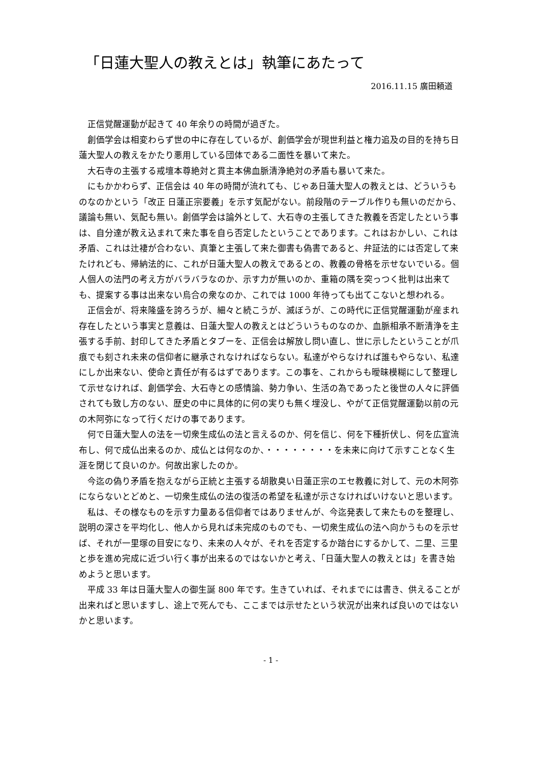「日蓮大聖人の教えとは」執筆にあたって
2016.11.15 廣田頼道
正信覚醒運動が起きて 40 年余りの時間が過ぎた。
創価学会は相変わらず世の中に存在しているが、創価学会が現世利益と権力追及の目的を持ち日蓮大聖人の教えをかたり悪用している団体である二面性を暴いて来た。
大石寺の主張する戒壇本尊絶対と貫主本佛血脈清浄絶対の矛盾も暴いて来た。
にもかかわらず、正信会は 40 年の時間が流れても、じゃあ日蓮大聖人の教えとは、どういうものなのかという「改正 日蓮正宗要義」を示す気配がない。前段階のテーブル作りも無いのだから、議論も無い、気配も無い。創価学会は論外として、大石寺の主張してきた教義を否定したという事は、自分達が教え込まれて来た事を自ら否定したということであります。これはおかしい、これは矛盾、これは辻褄が合わない、真筆と主張して来た御書も偽書であると、弁証法的には否定して来たけれども、帰納法的に、これが日蓮大聖人の教えであるとの、教義の骨格を示せないでいる。個人個人の法門の考え方がバラバラなのか、示す力が無いのか、重箱の隅を突っつく批判は出来ても、提案する事は出来ない烏合の衆なのか、これでは 1000 年待っても出てこないと想われる。
正信会が、将来隆盛を誇ろうが、細々と続こうが、滅ぼうが、この時代に正信覚醒運動が産まれ存在したという事実と意義は、日蓮大聖人の教えとはどういうものなのか、血脈相承不断清浄を主張する手前、封印してきた矛盾とタブーを、正信会は解放し問い直し、世に示したということが爪痕でも刻され未来の信仰者に継承されなければならない。私達がやらなければ誰もやらない、私達にしか出来ない、使命と責任が有るはずであります。この事を、これからも曖昧模糊にして整理して示せなければ、創価学会、大石寺との感情論、勢力争い、生活の為であったと後世の人々に評価されても致し方のない、歴史の中に具体的に何の実りも無く埋没し、やがて正信覚醒運動以前の元の木阿弥になって行くだけの事であります。
何で日蓮大聖人の法を一切衆生成仏の法と言えるのか、何を信じ、何を下種折伏し、何を広宣流布し、何で成仏出来るのか、成仏とは何なのか、・・・・・・・・を未来に向けて示すことなく生涯を閉じて良いのか。何故出家したのか。
今迄の偽り矛盾を抱えながら正統と主張する胡散臭い日蓮正宗のエセ教義に対して、元の木阿弥にならないとどめと、一切衆生成仏の法の復活の希望を私達が示さなければいけないと思います。
私は、その様なものを示す力量ある信仰者ではありませんが、今迄発表して来たものを整理し、説明の深さを平均化し、他人から見れば未完成のものでも、一切衆生成仏の法へ向かうものを示せば、それが一里塚の目安になり、未来の人々が、それを否定するか踏台にするかして、二里、三里と歩を進め完成に近づい行く事が出来るのではないかと考え、「日蓮大聖人の教えとは」を書き始めようと思います。
平成 33 年は日蓮大聖人の御生誕 800 年です。生きていれば、それまでには書き、供えることが出来ればと思いますし、途上で死んでも、ここまでは示せたという状況が出来れば良いのではないかと思います。
- 1 -